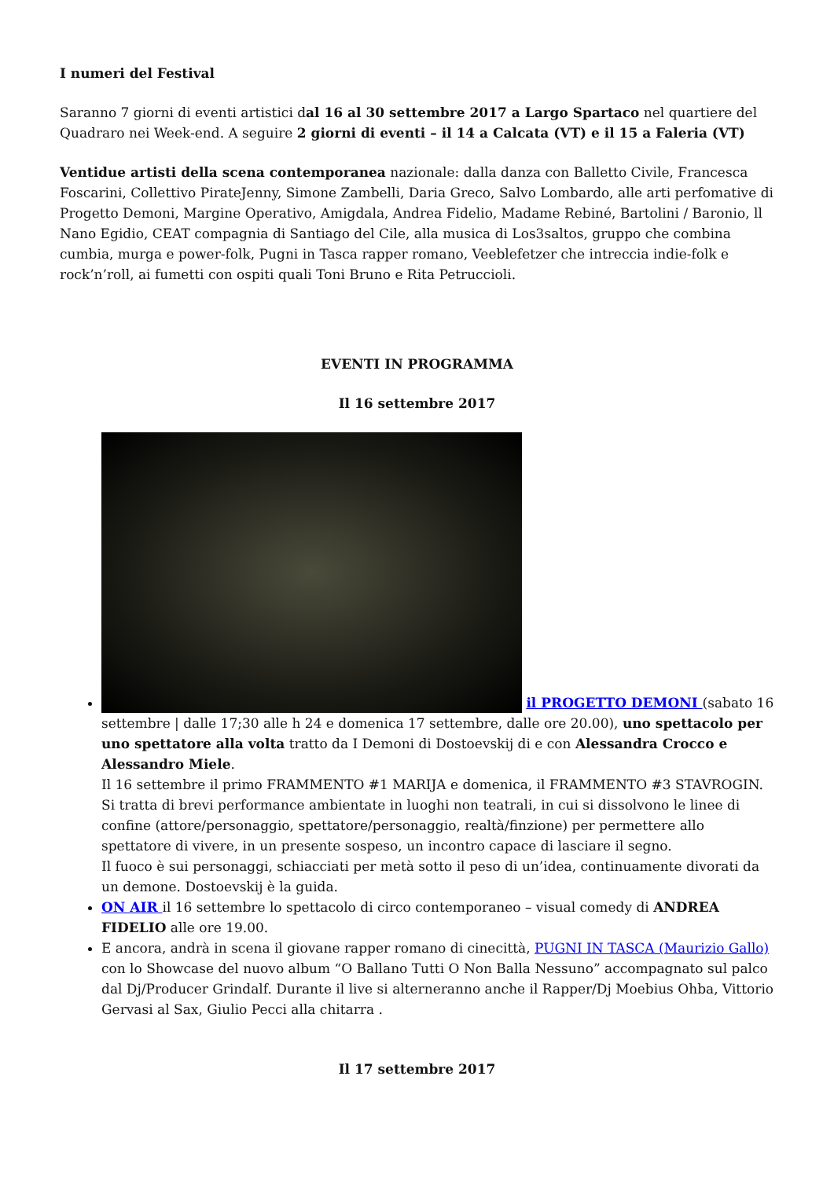I numeri del Festival
Saranno 7 giorni di eventi artistici dal 16 al 30 settembre 2017 a Largo Spartaco nel quartiere del Quadraro nei Week-end. A seguire 2 giorni di eventi – il 14 a Calcata (VT) e il 15 a Faleria (VT)
Ventidue artisti della scena contemporanea nazionale: dalla danza con Balletto Civile, Francesca Foscarini, Collettivo PirateJenny, Simone Zambelli, Daria Greco, Salvo Lombardo, alle arti perfomative di Progetto Demoni, Margine Operativo, Amigdala, Andrea Fidelio, Madame Rebiné, Bartolini / Baronio, ll Nano Egidio, CEAT compagnia di Santiago del Cile, alla musica di Los3saltos, gruppo che combina cumbia, murga e power-folk, Pugni in Tasca rapper romano, Veeblefetzer che intreccia indie-folk e rock’n’roll, ai fumetti con ospiti quali Toni Bruno e Rita Petruccioli.
EVENTI IN PROGRAMMA
Il 16 settembre 2017
il PROGETTO DEMONI (sabato 16 settembre | dalle 17;30 alle h 24 e domenica 17 settembre, dalle ore 20.00), uno spettacolo per uno spettatore alla volta tratto da I Demoni di Dostoevskij di e con Alessandra Crocco e Alessandro Miele.
Il 16 settembre il primo FRAMMENTO #1 MARIJA e domenica, il FRAMMENTO #3 STAVROGIN. Si tratta di brevi performance ambientate in luoghi non teatrali, in cui si dissolvono le linee di confine (attore/personaggio, spettatore/personaggio, realtà/finzione) per permettere allo spettatore di vivere, in un presente sospeso, un incontro capace di lasciare il segno.
Il fuoco è sui personaggi, schiacciati per metà sotto il peso di un’idea, continuamente divorati da un demone. Dostoevskij è la guida.
ON AIR il 16 settembre lo spettacolo di circo contemporaneo – visual comedy di ANDREA FIDELIO alle ore 19.00.
E ancora, andrà in scena il giovane rapper romano di cinecittà, PUGNI IN TASCA (Maurizio Gallo) con lo Showcase del nuovo album “O Ballano Tutti O Non Balla Nessuno” accompagnato sul palco dal Dj/Producer Grindalf. Durante il live si alterneranno anche il Rapper/Dj Moebius Ohba, Vittorio Gervasi al Sax, Giulio Pecci alla chitarra .
Il 17 settembre 2017